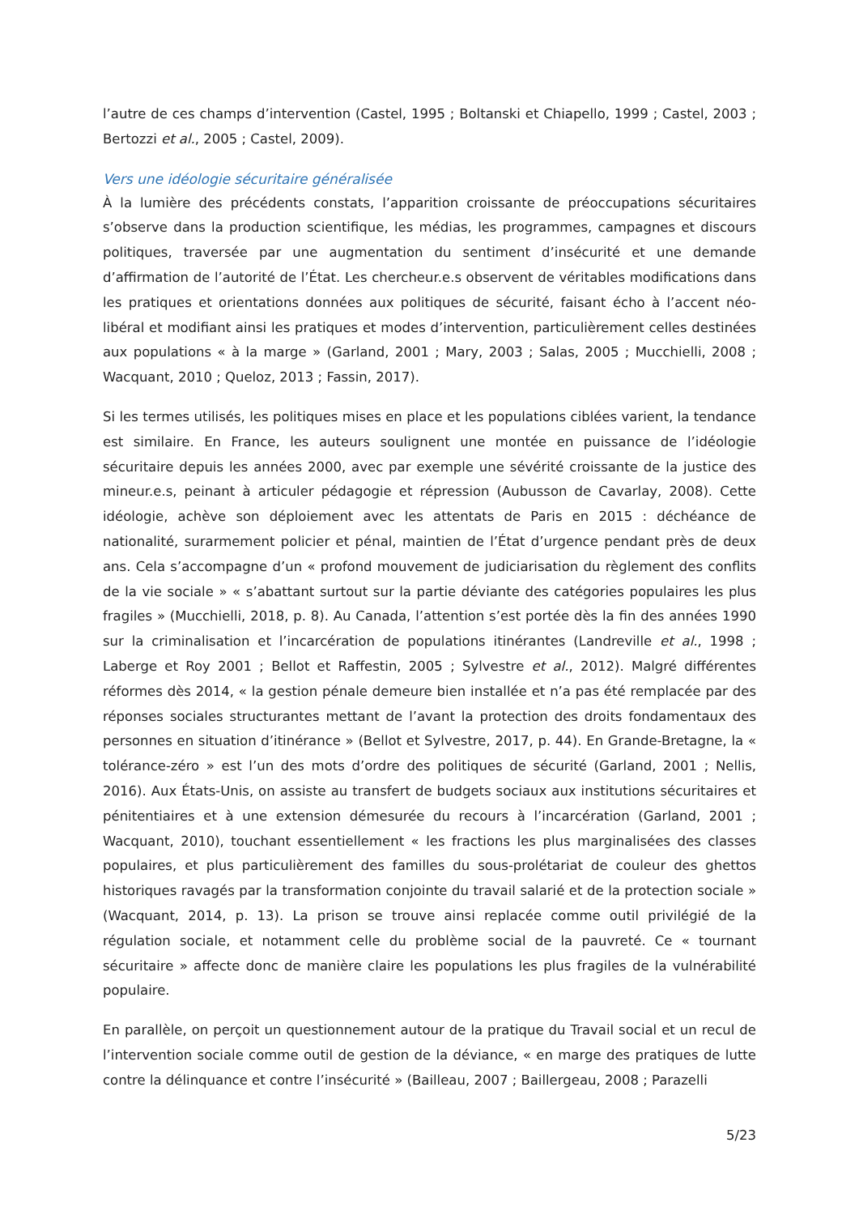l’autre de ces champs d’intervention (Castel, 1995 ; Boltanski et Chiapello, 1999 ; Castel, 2003 ; Bertozzi et al., 2005 ; Castel, 2009).
Vers une idéologie sécuritaire généralisée
À la lumière des précédents constats, l’apparition croissante de préoccupations sécuritaires s’observe dans la production scientifique, les médias, les programmes, campagnes et discours politiques, traversée par une augmentation du sentiment d’insécurité et une demande d’affirmation de l’autorité de l’État. Les chercheur.e.s observent de véritables modifications dans les pratiques et orientations données aux politiques de sécurité, faisant écho à l’accent néo-libéral et modifiant ainsi les pratiques et modes d’intervention, particulièrement celles destinées aux populations « à la marge » (Garland, 2001 ; Mary, 2003 ; Salas, 2005 ; Mucchielli, 2008 ; Wacquant, 2010 ; Queloz, 2013 ; Fassin, 2017).
Si les termes utilisés, les politiques mises en place et les populations ciblées varient, la tendance est similaire. En France, les auteurs soulignent une montée en puissance de l’idéologie sécuritaire depuis les années 2000, avec par exemple une sévérité croissante de la justice des mineur.e.s, peinant à articuler pédagogie et répression (Aubusson de Cavarlay, 2008). Cette idéologie, achève son déploiement avec les attentats de Paris en 2015 : déchéance de nationalité, surarmement policier et pénal, maintien de l’État d’urgence pendant près de deux ans. Cela s’accompagne d’un « profond mouvement de judiciarisation du règlement des conflits de la vie sociale » « s’abattant surtout sur la partie déviante des catégories populaires les plus fragiles » (Mucchielli, 2018, p. 8). Au Canada, l’attention s’est portée dès la fin des années 1990 sur la criminalisation et l’incarcération de populations itinérantes (Landreville et al., 1998 ; Laberge et Roy 2001 ; Bellot et Raffestin, 2005 ; Sylvestre et al., 2012). Malgré différentes réformes dès 2014, « la gestion pénale demeure bien installée et n’a pas été remplacée par des réponses sociales structurantes mettant de l’avant la protection des droits fondamentaux des personnes en situation d’itinérance » (Bellot et Sylvestre, 2017, p. 44). En Grande-Bretagne, la « tolérance-zéro » est l’un des mots d’ordre des politiques de sécurité (Garland, 2001 ; Nellis, 2016). Aux États-Unis, on assiste au transfert de budgets sociaux aux institutions sécuritaires et pénitentiaires et à une extension démesurée du recours à l’incarcération (Garland, 2001 ; Wacquant, 2010), touchant essentiellement « les fractions les plus marginalisées des classes populaires, et plus particulièrement des familles du sous-prolétariat de couleur des ghettos historiques ravagés par la transformation conjointe du travail salarié et de la protection sociale » (Wacquant, 2014, p. 13). La prison se trouve ainsi replacée comme outil privilégié de la régulation sociale, et notamment celle du problème social de la pauvreté. Ce « tournant sécuritaire » affecte donc de manière claire les populations les plus fragiles de la vulnérabilité populaire.
En parallèle, on perçoit un questionnement autour de la pratique du Travail social et un recul de l’intervention sociale comme outil de gestion de la déviance, « en marge des pratiques de lutte contre la délinquance et contre l’insécurité » (Bailleau, 2007 ; Baillergeau, 2008 ; Parazelli
5/23